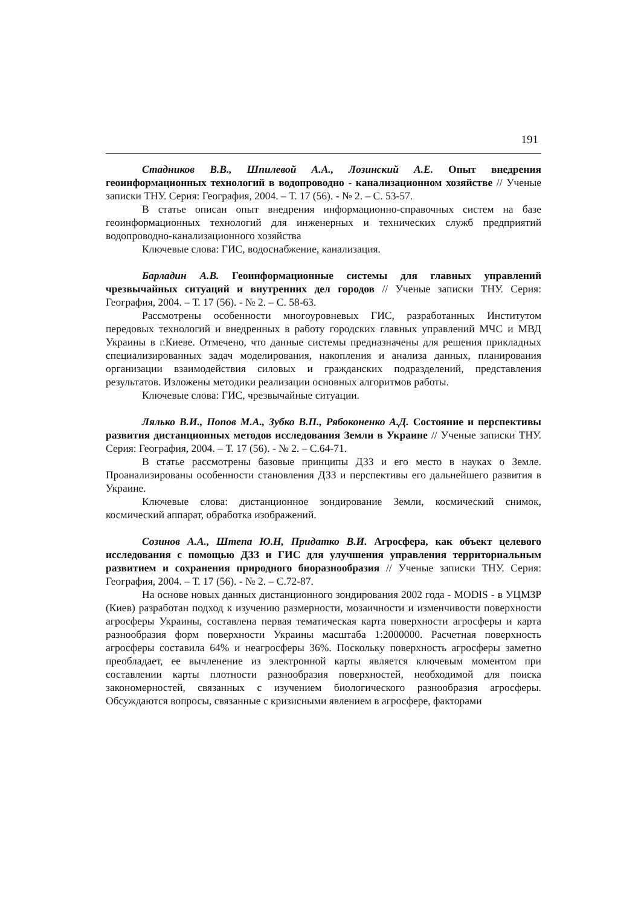191
Стадников В.В., Шпилевой А.А., Лозинский А.Е. Опыт внедрения геоинформационных технологий в водопроводно - канализационном хозяйстве // Ученые записки ТНУ. Серия: География, 2004. – Т. 17 (56). - № 2. – С. 53-57.
В статье описан опыт внедрения информационно-справочных систем на базе геоинформационных технологий для инженерных и технических служб предприятий водопроводно-канализационного хозяйства
Ключевые слова: ГИС, водоснабжение, канализация.
Барладин А.В. Геоинформационные системы для главных управлений чрезвычайных ситуаций и внутренних дел городов // Ученые записки ТНУ. Серия: География, 2004. – Т. 17 (56). - № 2. – С. 58-63.
Рассмотрены особенности многоуровневых ГИС, разработанных Институтом передовых технологий и внедренных в работу городских главных управлений МЧС и МВД Украины в г.Киеве. Отмечено, что данные системы предназначены для решения прикладных специализированных задач моделирования, накопления и анализа данных, планирования организации взаимодействия силовых и гражданских подразделений, представления результатов. Изложены методики реализации основных алгоритмов работы.
Ключевые слова: ГИС, чрезвычайные ситуации.
Лялько В.И., Попов М.А., Зубко В.П., Рябоконенко А.Д. Состояние и перспективы развития дистанционных методов исследования Земли в Украине // Ученые записки ТНУ. Серия: География, 2004. – Т. 17 (56). - № 2. – С.64-71.
В статье рассмотрены базовые принципы ДЗЗ и его место в науках о Земле. Проанализированы особенности становления ДЗЗ и перспективы его дальнейшего развития в Украине.
Ключевые слова: дистанционное зондирование Земли, космический снимок, космический аппарат, обработка изображений.
Созинов А.А., Штепа Ю.Н, Придатко В.И. Агросфера, как объект целевого исследования с помощью ДЗЗ и ГИС для улучшения управления территориальным развитием и сохранения природного биоразнообразия // Ученые записки ТНУ. Серия: География, 2004. – Т. 17 (56). - № 2. – С.72-87.
На основе новых данных дистанционного зондирования 2002 года - MODIS - в УЦМЗР (Киев) разработан подход к изучению размерности, мозаичности и изменчивости поверхности агросферы Украины, составлена первая тематическая карта поверхности агросферы и карта разнообразия форм поверхности Украины масштаба 1:2000000. Расчетная поверхность агросферы составила 64% и неагросферы 36%. Поскольку поверхность агросферы заметно преобладает, ее вычленение из электронной карты является ключевым моментом при составлении карты плотности разнообразия поверхностей, необходимой для поиска закономерностей, связанных с изучением биологического разнообразия агросферы. Обсуждаются вопросы, связанные с кризисными явлением в агросфере, факторами